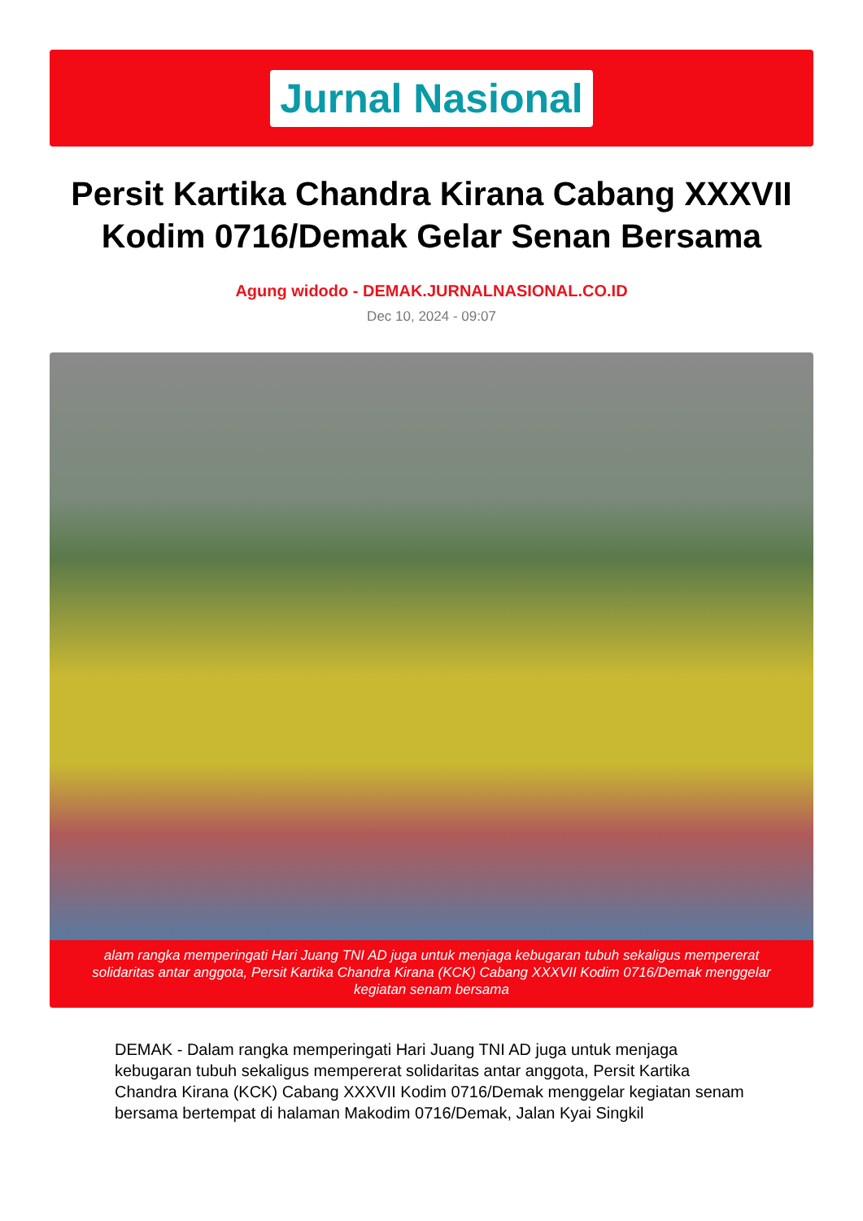Jurnal Nasional
Persit Kartika Chandra Kirana Cabang XXXVII Kodim 0716/Demak Gelar Senan Bersama
Agung widodo - DEMAK.JURNALNASIONAL.CO.ID
Dec 10, 2024 - 09:07
alam rangka memperingati Hari Juang TNI AD juga untuk menjaga kebugaran tubuh sekaligus mempererat solidaritas antar anggota, Persit Kartika Chandra Kirana (KCK) Cabang XXXVII Kodim 0716/Demak menggelar kegiatan senam bersama
DEMAK - Dalam rangka memperingati Hari Juang TNI AD juga untuk menjaga kebugaran tubuh sekaligus mempererat solidaritas antar anggota, Persit Kartika Chandra Kirana (KCK) Cabang XXXVII Kodim 0716/Demak menggelar kegiatan senam bersama bertempat di halaman Makodim 0716/Demak, Jalan Kyai Singkil